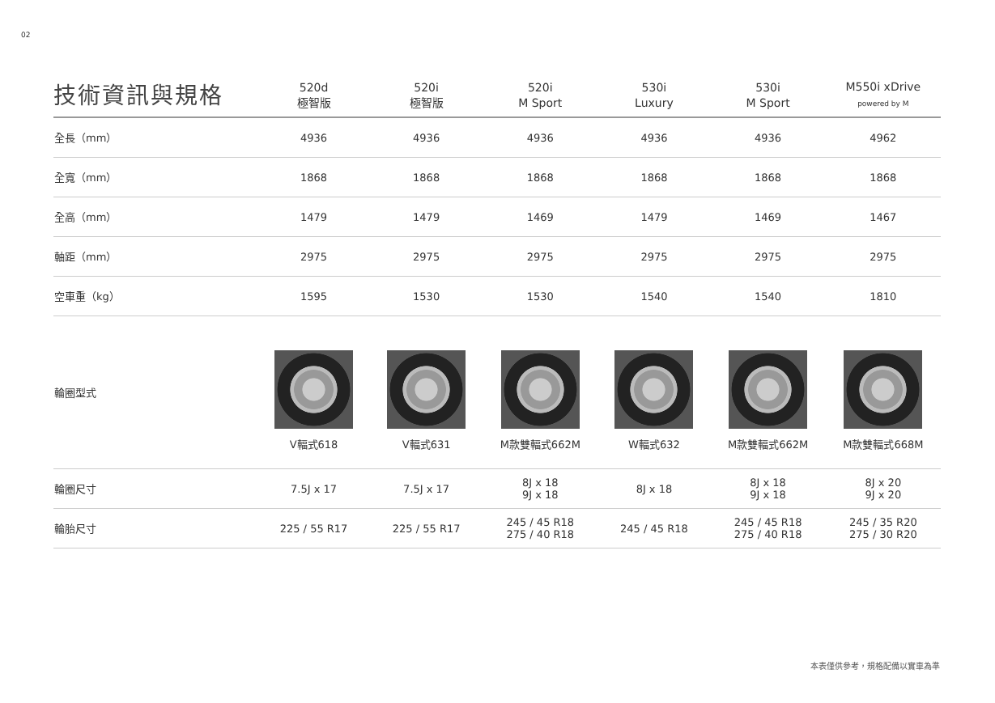02
| 技術資訊與規格 | 520d 極智版 | 520i 極智版 | 520i M Sport | 530i Luxury | 530i M Sport | M550i xDrive powered by M |
| --- | --- | --- | --- | --- | --- | --- |
| 全長（mm） | 4936 | 4936 | 4936 | 4936 | 4936 | 4962 |
| 全寬（mm） | 1868 | 1868 | 1868 | 1868 | 1868 | 1868 |
| 全高（mm） | 1479 | 1479 | 1469 | 1479 | 1469 | 1467 |
| 軸距（mm） | 2975 | 2975 | 2975 | 2975 | 2975 | 2975 |
| 空車重（kg） | 1595 | 1530 | 1530 | 1540 | 1540 | 1810 |
| 輪圈型式 | V輻式618 | V輻式631 | M款雙輻式662M | W輻式632 | M款雙輻式662M | M款雙輻式668M |
| 輪圈尺寸 | 7.5J x 17 | 7.5J x 17 | 8J x 18 9J x 18 | 8J x 18 | 8J x 18 9J x 18 | 8J x 20 9J x 20 |
| 輪胎尺寸 | 225 / 55 R17 | 225 / 55 R17 | 245 / 45 R18 275 / 40 R18 | 245 / 45 R18 | 245 / 45 R18 275 / 40 R18 | 245 / 35 R20 275 / 30 R20 |
本表僅供參考，規格配備以實車為準